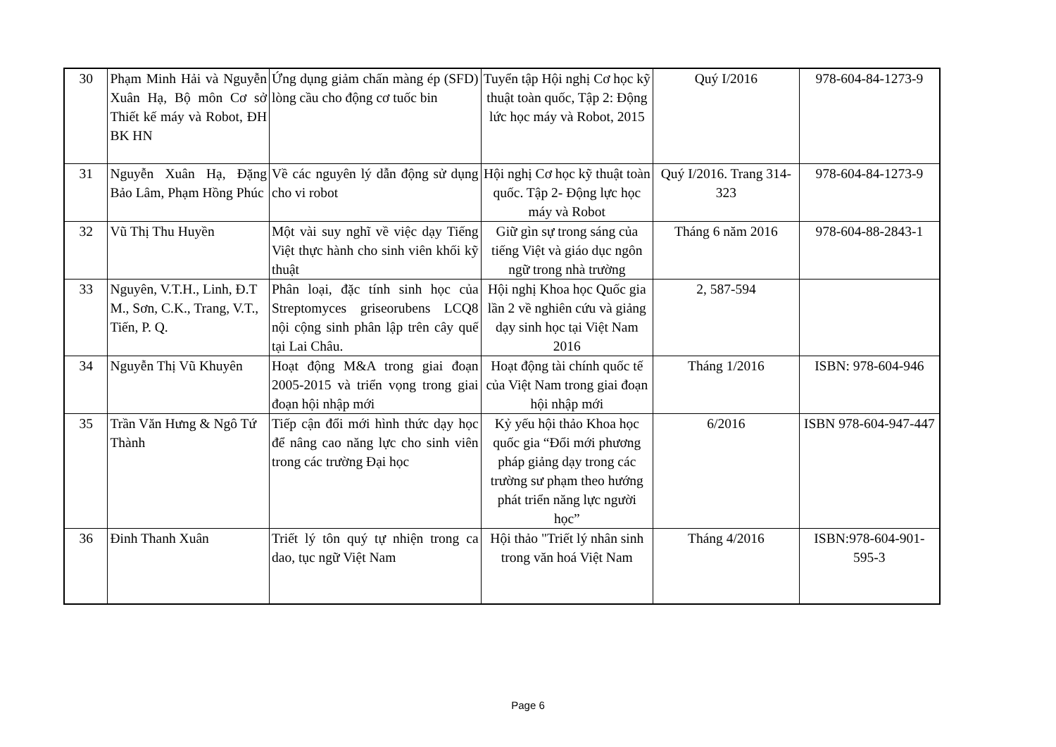| 30 | Phạm Minh Hải và Nguyễn Xuân Hạ, Bộ môn Cơ sở Thiết kế máy và Robot, ĐH BK HN | Ứng dụng giảm chấn màng ép (SFD) lòng cầu cho động cơ tuốc bin | Tuyển tập Hội nghị Cơ học kỹ thuật toàn quốc, Tập 2: Động lức học máy và Robot, 2015 | Quý I/2016 | 978-604-84-1273-9 |
| 31 | Nguyễn Xuân Hạ, Đặng Bảo Lâm, Phạm Hồng Phúc | Về các nguyên lý dẫn động sử dụng cho vi robot | Hội nghị Cơ học kỹ thuật toàn quốc. Tập 2- Động lực học máy và Robot | Quý I/2016. Trang 314-323 | 978-604-84-1273-9 |
| 32 | Vũ Thị Thu Huyền | Một vài suy nghĩ về việc dạy Tiếng Việt thực hành cho sinh viên khối kỹ thuật | Giữ gìn sự trong sáng của tiếng Việt và giáo dục ngôn ngữ trong nhà trường | Tháng 6 năm 2016 | 978-604-88-2843-1 |
| 33 | Nguyên, V.T.H., Linh, Đ.T M., Sơn, C.K., Trang, V.T., Tiến, P. Q. | Phân loại, đặc tính sinh học của Streptomyces griseorubens LCQ8 nội cộng sinh phân lập trên cây quế tại Lai Châu. | Hội nghị Khoa học Quốc gia lần 2 về nghiên cứu và giảng dạy sinh học tại Việt Nam 2016 | 2, 587-594 | |
| 34 | Nguyễn Thị Vũ Khuyên | Hoạt động M&A trong giai đoạn 2005-2015 và triển vọng trong giai đoạn hội nhập mới | Hoạt động tài chính quốc tế của Việt Nam trong giai đoạn hội nhập mới | Tháng 1/2016 | ISBN: 978-604-946 |
| 35 | Trần Văn Hưng & Ngô Tứ Thành | Tiếp cận đổi mới hình thức dạy học để nâng cao năng lực cho sinh viên trong các trường Đại học | Kỷ yếu hội thảo Khoa học quốc gia “Đổi mới phương pháp giảng dạy trong các trường sư phạm theo hướng phát triển năng lực người học” | 6/2016 | ISBN 978-604-947-447 |
| 36 | Đinh Thanh Xuân | Triết lý tôn quý tự nhiện trong ca dao, tục ngữ Việt Nam | Hội thảo "Triết lý nhân sinh trong văn hoá Việt Nam | Tháng 4/2016 | ISBN:978-604-901-595-3 |
Page 6